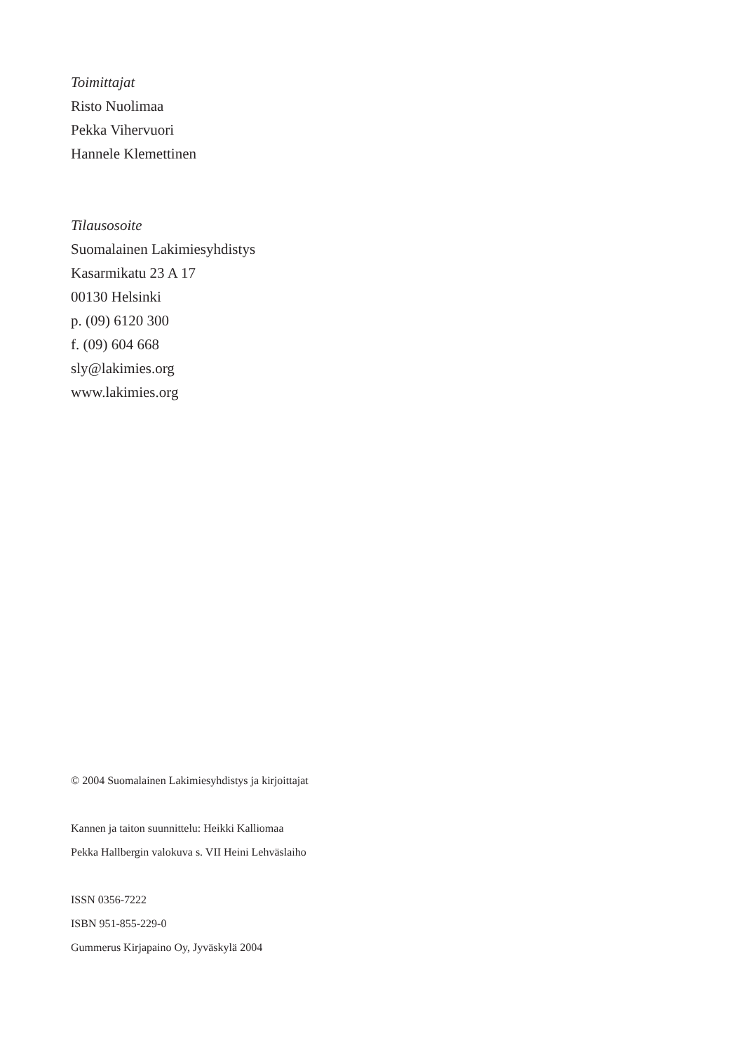Toimittajat
Risto Nuolimaa
Pekka Vihervuori
Hannele Klemettinen
Tilausosoite
Suomalainen Lakimiesyhdistys
Kasarmikatu 23 A 17
00130 Helsinki
p. (09) 6120 300
f. (09) 604 668
sly@lakimies.org
www.lakimies.org
© 2004 Suomalainen Lakimiesyhdistys ja kirjoittajat
Kannen ja taiton suunnittelu: Heikki Kalliomaa
Pekka Hallbergin valokuva s. VII Heini Lehväslaiho
ISSN 0356-7222
ISBN 951-855-229-0
Gummerus Kirjapaino Oy, Jyväskylä 2004